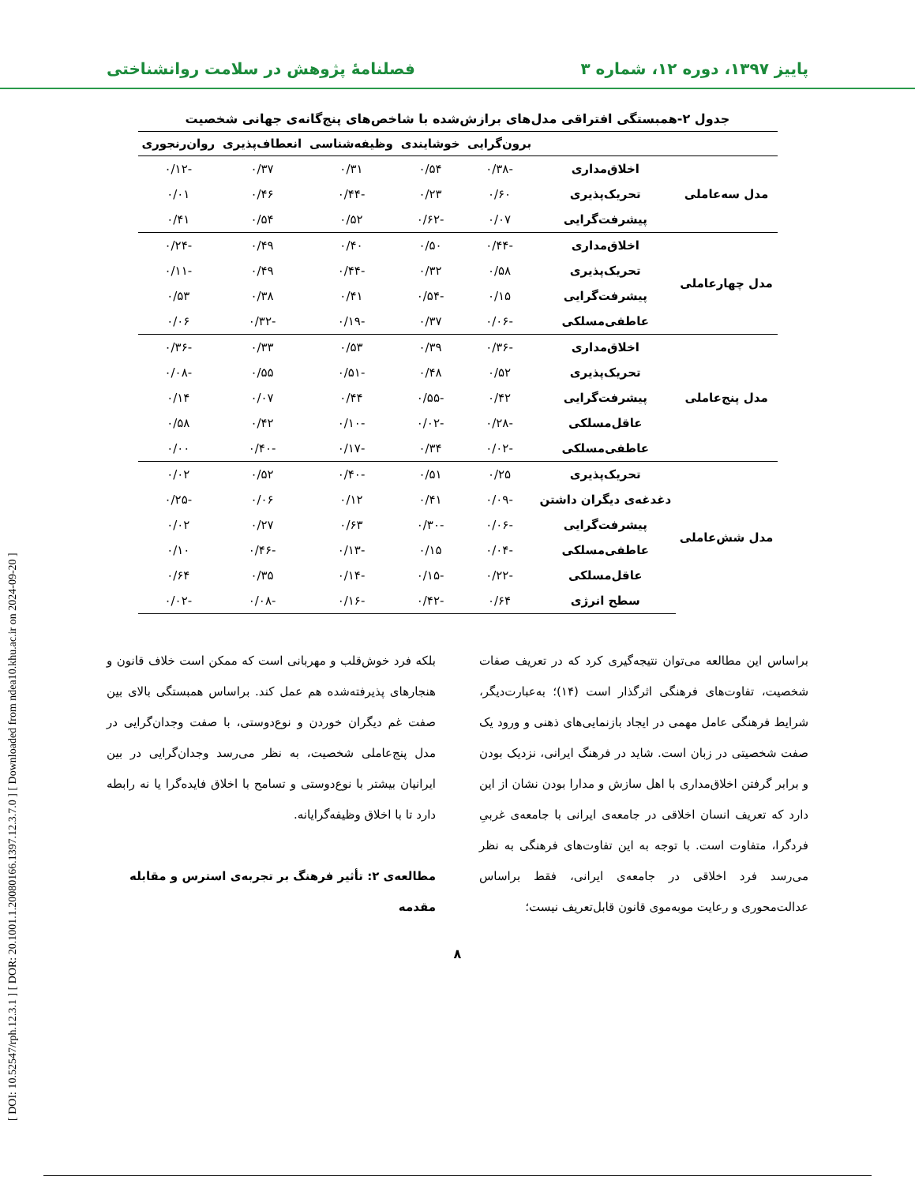پاییز ۱۳۹۷، دوره ۱۲، شماره ۳ فصلنامهٔ پژوهش در سلامت روانشناختی
[ DOI: 10.52547/rph.12.3.1 ] [ DOR: 20.1001.1.20080166.1397.12.3.7.0 ] [ Downloaded from ndea10.khu.ac.ir on 2024-09-20 ]
جدول ۲-همبستگی افتراقی مدل‌های برازش‌شده با شاخص‌های پنج‌گانه‌ی جهانی شخصیت
| | | برون‌گرایی | خوشایندی | وظیفه‌شناسی | انعطاف‌پذیری | روان‌رنجوری |
| --- | --- | --- | --- | --- | --- | --- |
| مدل سه‌عاملی | اخلاق‌مداری | -۰/۳۸ | ۰/۵۴ | ۰/۳۱ | ۰/۳۷ | -۰/۱۲ |
| | تحریک‌پذیری | ۰/۶۰ | ۰/۲۳ | -۰/۴۴ | ۰/۴۶ | ۰/۰۱ |
| | پیشرفت‌گرایی | ۰/۰۷ | -۰/۶۲ | ۰/۵۲ | ۰/۵۴ | ۰/۴۱ |
| مدل چهارعاملی | اخلاق‌مداری | -۰/۴۴ | ۰/۵۰ | ۰/۴۰ | ۰/۴۹ | -۰/۲۴ |
| | تحریک‌پذیری | ۰/۵۸ | ۰/۳۲ | -۰/۴۴ | ۰/۴۹ | -۰/۱۱ |
| | پیشرفت‌گرایی | ۰/۱۵ | -۰/۵۴ | ۰/۴۱ | ۰/۳۸ | ۰/۵۳ |
| | عاطفی‌مسلکی | -۰/۰۶ | ۰/۳۷ | -۰/۱۹ | -۰/۳۲ | ۰/۰۶ |
| مدل پنج‌عاملی | اخلاق‌مداری | -۰/۳۶ | ۰/۳۹ | ۰/۵۳ | ۰/۳۳ | -۰/۳۶ |
| | تحریک‌پذیری | ۰/۵۲ | ۰/۴۸ | -۰/۵۱ | ۰/۵۵ | -۰/۰۸ |
| | پیشرفت‌گرایی | ۰/۴۲ | -۰/۵۵ | ۰/۴۴ | ۰/۰۷ | ۰/۱۴ |
| | عاقل‌مسلکی | -۰/۲۸ | -۰/۰۲ | -۰/۱۰ | ۰/۴۲ | ۰/۵۸ |
| | عاطفی‌مسلکی | -۰/۰۲ | ۰/۳۴ | -۰/۱۷ | -۰/۴۰ | ۰/۰۰ |
| مدل شش‌عاملی | تحریک‌پذیری | ۰/۲۵ | ۰/۵۱ | -۰/۴۰ | ۰/۵۲ | ۰/۰۲ |
| | دغدغه‌ی دیگران داشتن | -۰/۰۹ | ۰/۴۱ | ۰/۱۲ | ۰/۰۶ | -۰/۲۵ |
| | پیشرفت‌گرایی | -۰/۰۶ | -۰/۳۰ | ۰/۶۳ | ۰/۲۷ | ۰/۰۲ |
| | عاطفی‌مسلکی | -۰/۰۴ | ۰/۱۵ | -۰/۱۳ | -۰/۴۶ | ۰/۱۰ |
| | عاقل‌مسلکی | -۰/۲۲ | -۰/۱۵ | -۰/۱۴ | ۰/۳۵ | ۰/۶۴ |
| | سطح انرژی | ۰/۶۴ | -۰/۴۲ | -۰/۱۶ | -۰/۰۸ | -۰/۰۲ |
براساس این مطالعه می‌توان نتیجه‌گیری کرد که در تعریف صفات شخصیت، تفاوت‌های فرهنگی اثرگذار است (۱۴)؛ به‌عبارت‌دیگر، شرایط فرهنگی عامل مهمی در ایجاد بازنمایی‌های ذهنی و ورود یک صفت شخصیتی در زبان است. شاید در فرهنگ ایرانی، نزدیک بودن و برابر گرفتن اخلاق‌مداری با اهل سازش و مدارا بودن نشان از این دارد که تعریف انسان اخلاقی در جامعه‌ی ایرانی با جامعه‌ی غربیِ فردگرا، متفاوت است. با توجه به این تفاوت‌های فرهنگی به نظر می‌رسد فرد اخلاقی در جامعه‌ی ایرانی، فقط براساس عدالت‌محوری و رعایت موبه‌موی قانون قابل‌تعریف نیست؛
بلکه فرد خوش‌قلب و مهربانی است که ممکن است خلاف قانون و هنجارهای پذیرفته‌شده هم عمل کند. براساس همبستگی بالای بین صفت غم دیگران خوردن و نوع‌دوستی، با صفت وجدان‌گرایی در مدل پنج‌عاملی شخصیت، به نظر می‌رسد وجدان‌گرایی در بین ایرانیان بیشتر با نوع‌دوستی و تسامح با اخلاق فایده‌گرا یا نه رابطه دارد تا با اخلاق وظیفه‌گرایانه.
مطالعه‌ی ۲: تأثیر فرهنگ بر تجربه‌ی استرس و مقابله
مقدمه
۸